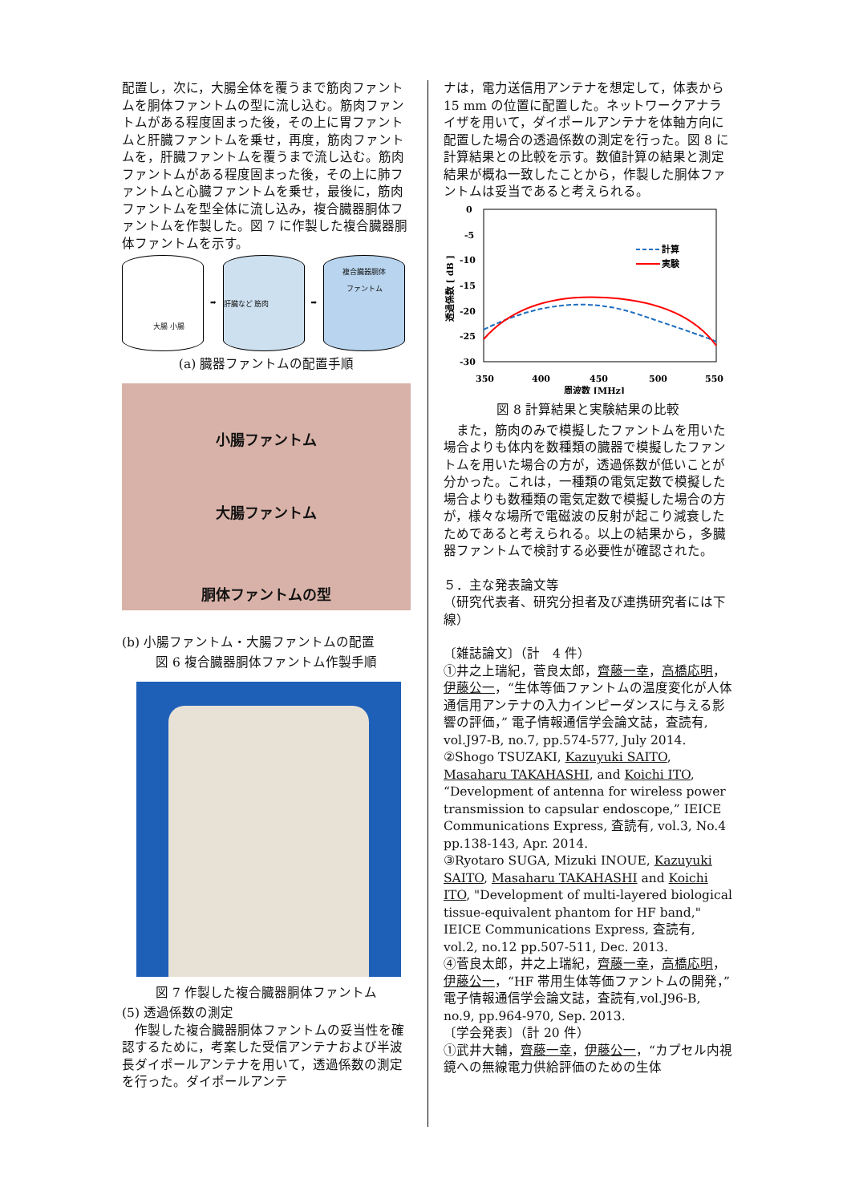配置し，次に，大腸全体を覆うまで筋肉ファントムを胴体ファントムの型に流し込む。筋肉ファントムがある程度固まった後，その上に胃ファントムと肝臓ファントムを乗せ，再度，筋肉ファントムを，肝臓ファントムを覆うまで流し込む。筋肉ファントムがある程度固まった後，その上に肺ファントムと心臓ファントムを乗せ，最後に，筋肉ファントムを型全体に流し込み，複合臓器胴体ファントムを作製した。図 7 に作製した複合臓器胴体ファントムを示す。
大腸 小腸
➡
肝臓など 筋肉
➡
複合臓器胴体
ファントム
(a) 臓器ファントムの配置手順
小腸ファントム
大腸ファントム
胴体ファントムの型
(b) 小腸ファントム・大腸ファントムの配置
図 6 複合臓器胴体ファントム作製手順
図 7 作製した複合臓器胴体ファントム
(5) 透過係数の測定
　作製した複合臓器胴体ファントムの妥当性を確認するために，考案した受信アンテナおよび半波長ダイポールアンテナを用いて，透過係数の測定を行った。ダイポールアンテ
ナは，電力送信用アンテナを想定して，体表から 15 mm の位置に配置した。ネットワークアナライザを用いて，ダイポールアンテナを体軸方向に配置した場合の透過係数の測定を行った。図 8 に計算結果との比較を示す。数値計算の結果と測定結果が概ね一致したことから，作製した胴体ファントムは妥当であると考えられる。
0
-5
-10
-15
-20
-25
-30
350
400
450
500
550
周波数 [MHz]
透過係数 [ dB ]
計算
実験
図 8 計算結果と実験結果の比較
　また，筋肉のみで模擬したファントムを用いた場合よりも体内を数種類の臓器で模擬したファントムを用いた場合の方が，透過係数が低いことが分かった。これは，一種類の電気定数で模擬した場合よりも数種類の電気定数で模擬した場合の方が，様々な場所で電磁波の反射が起こり減衰したためであると考えられる。以上の結果から，多臓器ファントムで検討する必要性が確認された。
５．主な発表論文等
（研究代表者、研究分担者及び連携研究者には下線）
〔雑誌論文〕（計　4 件）
①井之上瑞紀，菅良太郎，齊藤一幸，高橋応明，伊藤公一，“生体等価ファントムの温度変化が人体通信用アンテナの入力インピーダンスに与える影響の評価，” 電子情報通信学会論文誌，査読有, vol.J97-B, no.7, pp.574-577, July 2014.
②Shogo TSUZAKI, Kazuyuki SAITO, Masaharu TAKAHASHI, and Koichi ITO, “Development of antenna for wireless power transmission to capsular endoscope,” IEICE Communications Express, 査読有, vol.3, No.4 pp.138-143, Apr. 2014.
③Ryotaro SUGA, Mizuki INOUE, Kazuyuki SAITO, Masaharu TAKAHASHI and Koichi ITO, "Development of multi-layered biological tissue-equivalent phantom for HF band," IEICE Communications Express, 査読有, vol.2, no.12 pp.507-511, Dec. 2013.
④菅良太郎，井之上瑞紀，齊藤一幸，高橋応明，伊藤公一，“HF 帯用生体等価ファントムの開発，” 電子情報通信学会論文誌，査読有,vol.J96-B, no.9, pp.964-970, Sep. 2013.
〔学会発表〕（計 20 件）
①武井大輔，齊藤一幸，伊藤公一，“カプセル内視鏡への無線電力供給評価のための生体